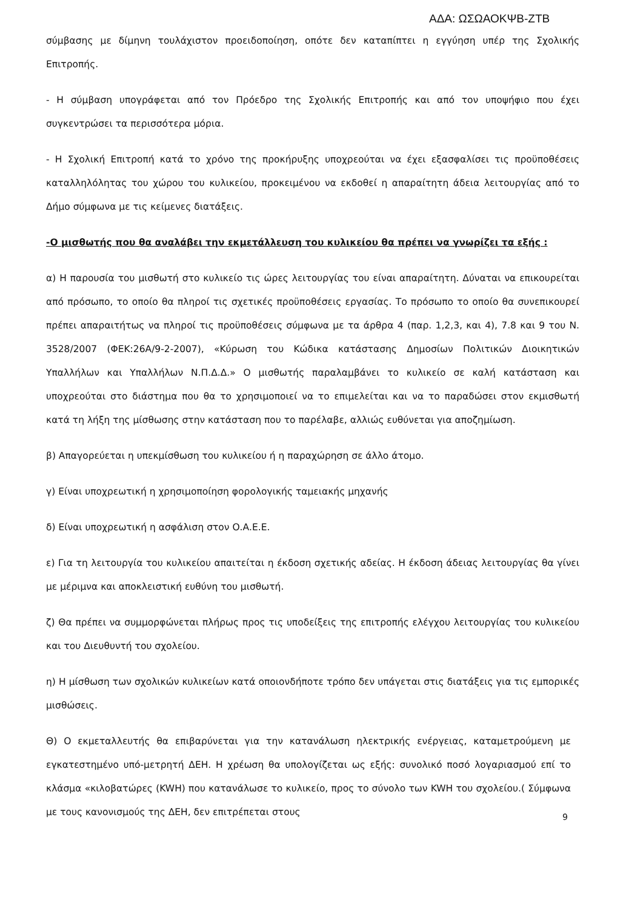ΑΔΑ: ΩΣΩΑΟΚΨΒ-ΖΤΒ
σύμβασης με δίμηνη τουλάχιστον προειδοποίηση, οπότε δεν καταπίπτει η εγγύηση υπέρ της Σχολικής Επιτροπής.
- Η σύμβαση υπογράφεται από τον Πρόεδρο της Σχολικής Επιτροπής και από τον υποψήφιο που έχει συγκεντρώσει τα περισσότερα μόρια.
- Η Σχολική Επιτροπή κατά το χρόνο της προκήρυξης υποχρεούται να έχει εξασφαλίσει τις προϋποθέσεις καταλληλόλητας του χώρου του κυλικείου, προκειμένου να εκδοθεί η απαραίτητη άδεια λειτουργίας από το Δήμο σύμφωνα με τις κείμενες διατάξεις.
-Ο μισθωτής που θα αναλάβει την εκμετάλλευση του κυλικείου θα πρέπει να γνωρίζει τα εξής :
α) Η παρουσία του μισθωτή στο κυλικείο τις ώρες λειτουργίας του είναι απαραίτητη. Δύναται να επικουρείται από πρόσωπο, το οποίο θα πληροί τις σχετικές προϋποθέσεις εργασίας. Το πρόσωπο το οποίο θα συνεπικουρεί πρέπει απαραιτήτως να πληροί τις προϋποθέσεις σύμφωνα με τα άρθρα 4 (παρ. 1,2,3, και 4), 7.8 και 9 του Ν. 3528/2007 (ΦΕΚ:26Α/9-2-2007), «Κύρωση του Κώδικα κατάστασης Δημοσίων Πολιτικών Διοικητικών Υπαλλήλων και Υπαλλήλων Ν.Π.Δ.Δ.» Ο μισθωτής παραλαμβάνει το κυλικείο σε καλή κατάσταση και υποχρεούται στο διάστημα που θα το χρησιμοποιεί να το επιμελείται και να το παραδώσει στον εκμισθωτή κατά τη λήξη της μίσθωσης στην κατάσταση που το παρέλαβε, αλλιώς ευθύνεται για αποζημίωση.
β) Απαγορεύεται η υπεκμίσθωση του κυλικείου ή η παραχώρηση σε άλλο άτομο.
γ) Είναι υποχρεωτική η χρησιμοποίηση φορολογικής ταμειακής μηχανής
δ) Είναι υποχρεωτική η ασφάλιση στον Ο.Α.Ε.Ε.
ε) Για τη λειτουργία του κυλικείου απαιτείται η έκδοση σχετικής αδείας. Η έκδοση άδειας λειτουργίας θα γίνει με μέριμνα και αποκλειστική ευθύνη του μισθωτή.
ζ) Θα πρέπει να συμμορφώνεται πλήρως προς τις υποδείξεις της επιτροπής ελέγχου λειτουργίας του κυλικείου και του Διευθυντή του σχολείου.
η) Η μίσθωση των σχολικών κυλικείων κατά οποιονδήποτε τρόπο δεν υπάγεται στις διατάξεις για τις εμπορικές μισθώσεις.
Θ) Ο εκμεταλλευτής θα επιβαρύνεται για την κατανάλωση ηλεκτρικής ενέργειας, καταμετρούμενη με εγκατεστημένο υπό-μετρητή ΔΕΗ. Η χρέωση θα υπολογίζεται ως εξής: συνολικό ποσό λογαριασμού επί το κλάσμα «κιλοβατώρες (KWH) που κατανάλωσε το κυλικείο, προς το σύνολο των KWH του σχολείου.( Σύμφωνα με τους κανονισμούς της ΔΕΗ, δεν επιτρέπεται στους
9